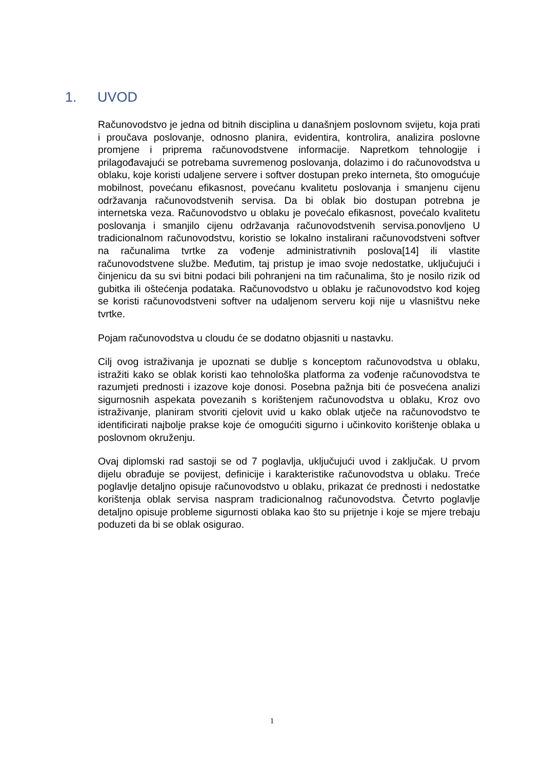1. UVOD
Računovodstvo je jedna od bitnih disciplina u današnjem poslovnom svijetu, koja prati i proučava poslovanje, odnosno planira, evidentira, kontrolira, analizira poslovne promjene i priprema računovodstvene informacije. Napretkom tehnologije i prilagođavajući se potrebama suvremenog poslovanja, dolazimo i do računovodstva u oblaku, koje koristi udaljene servere i softver dostupan preko interneta, što omogućuje mobilnost, povećanu efikasnost, povećanu kvalitetu poslovanja i smanjenu cijenu održavanja računovodstvenih servisa. Da bi oblak bio dostupan potrebna je internetska veza. Računovodstvo u oblaku je povećalo efikasnost, povećalo kvalitetu poslovanja i smanjilo cijenu održavanja računovodstvenih servisa.ponovljeno U tradicionalnom računovodstvu, koristio se lokalno instalirani računovodstveni softver na računalima tvrtke za vođenje administrativnih poslova[14] ili vlastite računovodstvene službe. Međutim, taj pristup je imao svoje nedostatke, uključujući i činjenicu da su svi bitni podaci bili pohranjeni na tim računalima, što je nosilo rizik od gubitka ili oštećenja podataka. Računovodstvo u oblaku je računovodstvo kod kojeg se koristi računovodstveni softver na udaljenom serveru koji nije u vlasništvu neke tvrtke.
Pojam računovodstva u cloudu će se dodatno objasniti u nastavku.
Cilj ovog istraživanja je upoznati se dublje s konceptom računovodstva u oblaku, istražiti kako se oblak koristi kao tehnološka platforma za vođenje računovodstva te razumjeti prednosti i izazove koje donosi. Posebna pažnja biti će posvećena analizi sigurnosnih aspekata povezanih s korištenjem računovodstva u oblaku, Kroz ovo istraživanje, planiram stvoriti cjelovit uvid u kako oblak utječe na računovodstvo te identificirati najbolje prakse koje će omogućiti sigurno i učinkovito korištenje oblaka u poslovnom okruženju.
Ovaj diplomski rad sastoji se od 7 poglavlja, uključujući uvod i zaključak. U prvom dijelu obrađuje se povijest, definicije i karakteristike računovodstva u oblaku. Treće poglavlje detaljno opisuje računovodstvo u oblaku, prikazat će prednosti i nedostatke korištenja oblak servisa naspram tradicionalnog računovodstva. Četvrto poglavlje detaljno opisuje probleme sigurnosti oblaka kao što su prijetnje i koje se mjere trebaju poduzeti da bi se oblak osigurao.
1